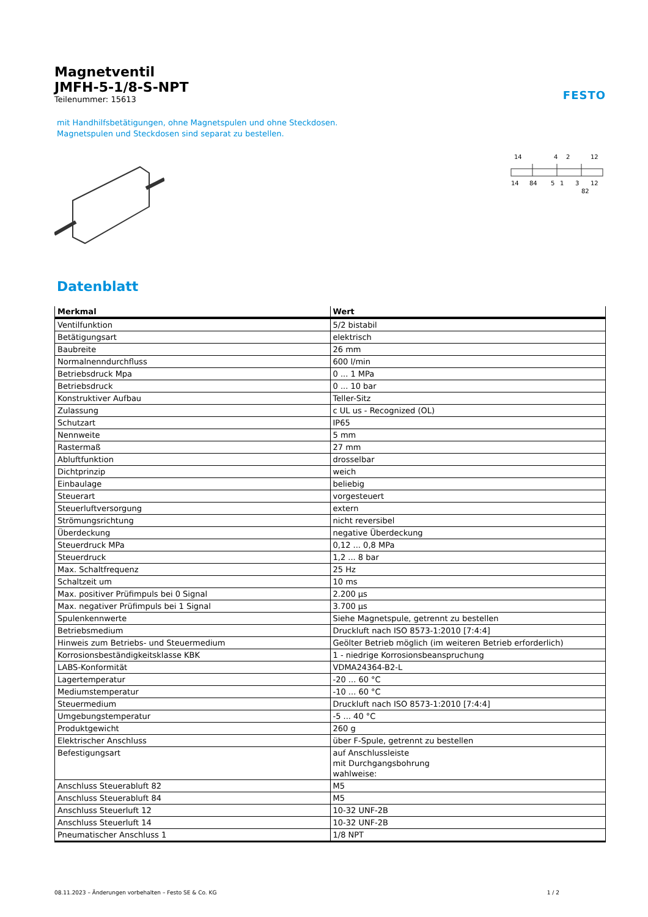FESTO
Magnetventil
JMFH-5-1/8-S-NPT
Teilenummer: 15613
mit Handhilfsbetätigungen, ohne Magnetspulen und ohne Steckdosen.
Magnetspulen und Steckdosen sind separat zu bestellen.
14
4
2
12
14
84
5
1
3
12
82
Datenblatt
| Merkmal | Wert |
| --- | --- |
| Ventilfunktion | 5/2 bistabil |
| Betätigungsart | elektrisch |
| Baubreite | 26 mm |
| Normalnenndurchfluss | 600 l/min |
| Betriebsdruck Mpa | 0 ... 1 MPa |
| Betriebsdruck | 0 ... 10 bar |
| Konstruktiver Aufbau | Teller-Sitz |
| Zulassung | c UL us - Recognized (OL) |
| Schutzart | IP65 |
| Nennweite | 5 mm |
| Rastermaß | 27 mm |
| Abluftfunktion | drosselbar |
| Dichtprinzip | weich |
| Einbaulage | beliebig |
| Steuerart | vorgesteuert |
| Steuerluftversorgung | extern |
| Strömungsrichtung | nicht reversibel |
| Überdeckung | negative Überdeckung |
| Steuerdruck MPa | 0,12 ... 0,8 MPa |
| Steuerdruck | 1,2 ... 8 bar |
| Max. Schaltfrequenz | 25 Hz |
| Schaltzeit um | 10 ms |
| Max. positiver Prüfimpuls bei 0 Signal | 2.200 µs |
| Max. negativer Prüfimpuls bei 1 Signal | 3.700 µs |
| Spulenkennwerte | Siehe Magnetspule, getrennt zu bestellen |
| Betriebsmedium | Druckluft nach ISO 8573-1:2010 [7:4:4] |
| Hinweis zum Betriebs- und Steuermedium | Geölter Betrieb möglich (im weiteren Betrieb erforderlich) |
| Korrosionsbeständigkeitsklasse KBK | 1 - niedrige Korrosionsbeanspruchung |
| LABS-Konformität | VDMA24364-B2-L |
| Lagertemperatur | -20 ... 60 °C |
| Mediumstemperatur | -10 ... 60 °C |
| Steuermedium | Druckluft nach ISO 8573-1:2010 [7:4:4] |
| Umgebungstemperatur | -5 ... 40 °C |
| Produktgewicht | 260 g |
| Elektrischer Anschluss | über F-Spule, getrennt zu bestellen |
| Befestigungsart | auf Anschlussleiste mit Durchgangsbohrung wahlweise: |
| Anschluss Steuerabluft 82 | M5 |
| Anschluss Steuerabluft 84 | M5 |
| Anschluss Steuerluft 12 | 10-32 UNF-2B |
| Anschluss Steuerluft 14 | 10-32 UNF-2B |
| Pneumatischer Anschluss 1 | 1/8 NPT |
08.11.2023 – Änderungen vorbehalten – Festo SE & Co. KG 1 / 2